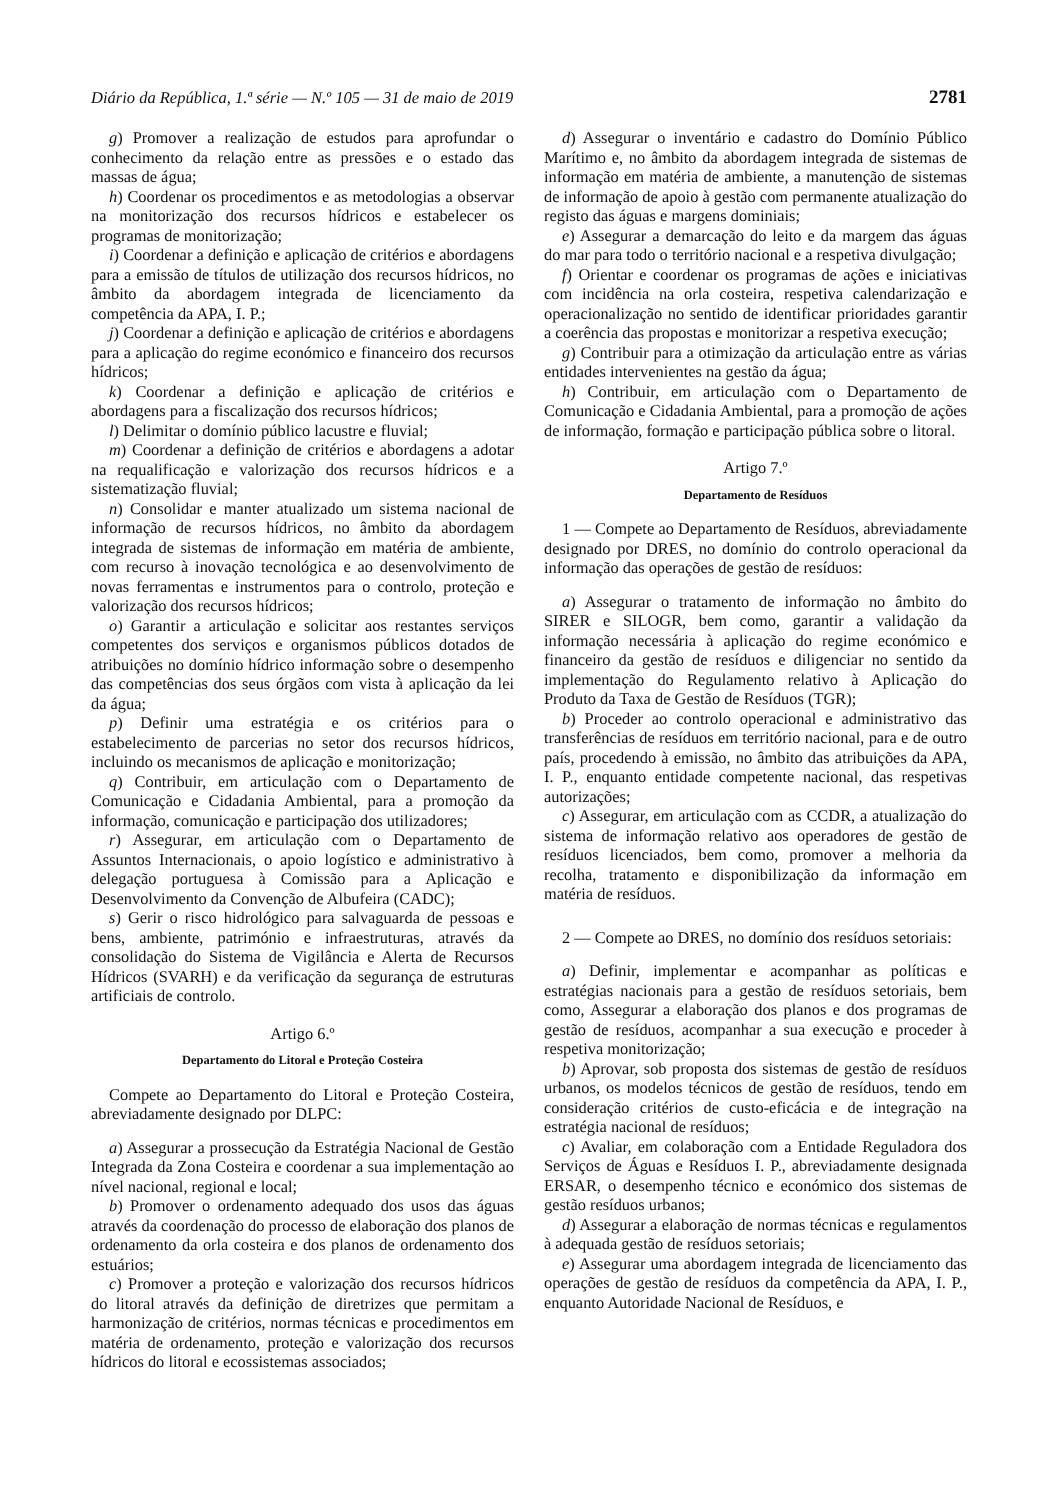Diário da República, 1.ª série — N.º 105 — 31 de maio de 2019 2781
g) Promover a realização de estudos para aprofundar o conhecimento da relação entre as pressões e o estado das massas de água;
h) Coordenar os procedimentos e as metodologias a observar na monitorização dos recursos hídricos e estabelecer os programas de monitorização;
i) Coordenar a definição e aplicação de critérios e abordagens para a emissão de títulos de utilização dos recursos hídricos, no âmbito da abordagem integrada de licenciamento da competência da APA, I. P.;
j) Coordenar a definição e aplicação de critérios e abordagens para a aplicação do regime económico e financeiro dos recursos hídricos;
k) Coordenar a definição e aplicação de critérios e abordagens para a fiscalização dos recursos hídricos;
l) Delimitar o domínio público lacustre e fluvial;
m) Coordenar a definição de critérios e abordagens a adotar na requalificação e valorização dos recursos hídricos e a sistematização fluvial;
n) Consolidar e manter atualizado um sistema nacional de informação de recursos hídricos, no âmbito da abordagem integrada de sistemas de informação em matéria de ambiente, com recurso à inovação tecnológica e ao desenvolvimento de novas ferramentas e instrumentos para o controlo, proteção e valorização dos recursos hídricos;
o) Garantir a articulação e solicitar aos restantes serviços competentes dos serviços e organismos públicos dotados de atribuições no domínio hídrico informação sobre o desempenho das competências dos seus órgãos com vista à aplicação da lei da água;
p) Definir uma estratégia e os critérios para o estabelecimento de parcerias no setor dos recursos hídricos, incluindo os mecanismos de aplicação e monitorização;
q) Contribuir, em articulação com o Departamento de Comunicação e Cidadania Ambiental, para a promoção da informação, comunicação e participação dos utilizadores;
r) Assegurar, em articulação com o Departamento de Assuntos Internacionais, o apoio logístico e administrativo à delegação portuguesa à Comissão para a Aplicação e Desenvolvimento da Convenção de Albufeira (CADC);
s) Gerir o risco hidrológico para salvaguarda de pessoas e bens, ambiente, património e infraestruturas, através da consolidação do Sistema de Vigilância e Alerta de Recursos Hídricos (SVARH) e da verificação da segurança de estruturas artificiais de controlo.
Artigo 6.º
Departamento do Litoral e Proteção Costeira
Compete ao Departamento do Litoral e Proteção Costeira, abreviadamente designado por DLPC:
a) Assegurar a prossecução da Estratégia Nacional de Gestão Integrada da Zona Costeira e coordenar a sua implementação ao nível nacional, regional e local;
b) Promover o ordenamento adequado dos usos das águas através da coordenação do processo de elaboração dos planos de ordenamento da orla costeira e dos planos de ordenamento dos estuários;
c) Promover a proteção e valorização dos recursos hídricos do litoral através da definição de diretrizes que permitam a harmonização de critérios, normas técnicas e procedimentos em matéria de ordenamento, proteção e valorização dos recursos hídricos do litoral e ecossistemas associados;
d) Assegurar o inventário e cadastro do Domínio Público Marítimo e, no âmbito da abordagem integrada de sistemas de informação em matéria de ambiente, a manutenção de sistemas de informação de apoio à gestão com permanente atualização do registo das águas e margens dominiais;
e) Assegurar a demarcação do leito e da margem das águas do mar para todo o território nacional e a respetiva divulgação;
f) Orientar e coordenar os programas de ações e iniciativas com incidência na orla costeira, respetiva calendarização e operacionalização no sentido de identificar prioridades garantir a coerência das propostas e monitorizar a respetiva execução;
g) Contribuir para a otimização da articulação entre as várias entidades intervenientes na gestão da água;
h) Contribuir, em articulação com o Departamento de Comunicação e Cidadania Ambiental, para a promoção de ações de informação, formação e participação pública sobre o litoral.
Artigo 7.º
Departamento de Resíduos
1 — Compete ao Departamento de Resíduos, abreviadamente designado por DRES, no domínio do controlo operacional da informação das operações de gestão de resíduos:
a) Assegurar o tratamento de informação no âmbito do SIRER e SILOGR, bem como, garantir a validação da informação necessária à aplicação do regime económico e financeiro da gestão de resíduos e diligenciar no sentido da implementação do Regulamento relativo à Aplicação do Produto da Taxa de Gestão de Resíduos (TGR);
b) Proceder ao controlo operacional e administrativo das transferências de resíduos em território nacional, para e de outro país, procedendo à emissão, no âmbito das atribuições da APA, I. P., enquanto entidade competente nacional, das respetivas autorizações;
c) Assegurar, em articulação com as CCDR, a atualização do sistema de informação relativo aos operadores de gestão de resíduos licenciados, bem como, promover a melhoria da recolha, tratamento e disponibilização da informação em matéria de resíduos.
2 — Compete ao DRES, no domínio dos resíduos setoriais:
a) Definir, implementar e acompanhar as políticas e estratégias nacionais para a gestão de resíduos setoriais, bem como, Assegurar a elaboração dos planos e dos programas de gestão de resíduos, acompanhar a sua execução e proceder à respetiva monitorização;
b) Aprovar, sob proposta dos sistemas de gestão de resíduos urbanos, os modelos técnicos de gestão de resíduos, tendo em consideração critérios de custo-eficácia e de integração na estratégia nacional de resíduos;
c) Avaliar, em colaboração com a Entidade Reguladora dos Serviços de Águas e Resíduos I. P., abreviadamente designada ERSAR, o desempenho técnico e económico dos sistemas de gestão resíduos urbanos;
d) Assegurar a elaboração de normas técnicas e regulamentos à adequada gestão de resíduos setoriais;
e) Assegurar uma abordagem integrada de licenciamento das operações de gestão de resíduos da competência da APA, I. P., enquanto Autoridade Nacional de Resíduos, e